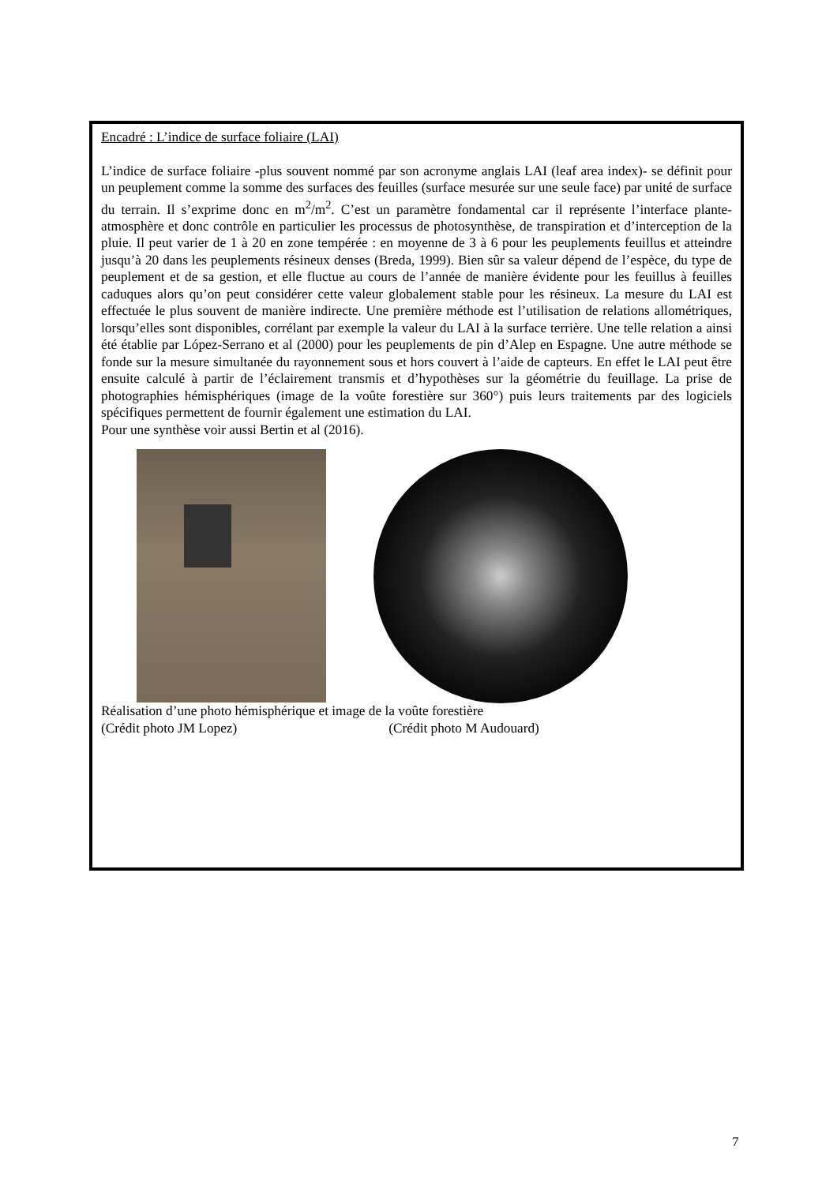Encadré : L’indice de surface foliaire (LAI)
L’indice de surface foliaire -plus souvent nommé par son acronyme anglais LAI (leaf area index)- se définit pour un peuplement comme la somme des surfaces des feuilles (surface mesurée sur une seule face) par unité de surface du terrain. Il s’exprime donc en m<sup>2</sup>/m<sup>2</sup>. C’est un paramètre fondamental car il représente l’interface plante-atmosphère et donc contrôle en particulier les processus de photosynthèse, de transpiration et d’interception de la pluie. Il peut varier de 1 à 20 en zone tempérée : en moyenne de 3 à 6 pour les peuplements feuillus et atteindre jusqu’à 20 dans les peuplements résineux denses (Breda, 1999). Bien sûr sa valeur dépend de l’espèce, du type de peuplement et de sa gestion, et elle fluctue au cours de l’année de manière évidente pour les feuillus à feuilles caduques alors qu’on peut considérer cette valeur globalement stable pour les résineux. La mesure du LAI est effectuée le plus souvent de manière indirecte. Une première méthode est l’utilisation de relations allométriques, lorsqu’elles sont disponibles, corrélant par exemple la valeur du LAI à la surface terrière. Une telle relation a ainsi été établie par López-Serrano et al (2000) pour les peuplements de pin d’Alep en Espagne. Une autre méthode se fonde sur la mesure simultanée du rayonnement sous et hors couvert à l’aide de capteurs. En effet le LAI peut être ensuite calculé à partir de l’éclairement transmis et d’hypothèses sur la géométrie du feuillage. La prise de photographies hémisphériques (image de la voûte forestière sur 360°) puis leurs traitements par des logiciels spécifiques permettent de fournir également une estimation du LAI.
Pour une synthèse voir aussi Bertin et al (2016).
Réalisation d’une photo hémisphérique et image de la voûte forestière
(Crédit photo JM Lopez) (Crédit photo M Audouard)
7